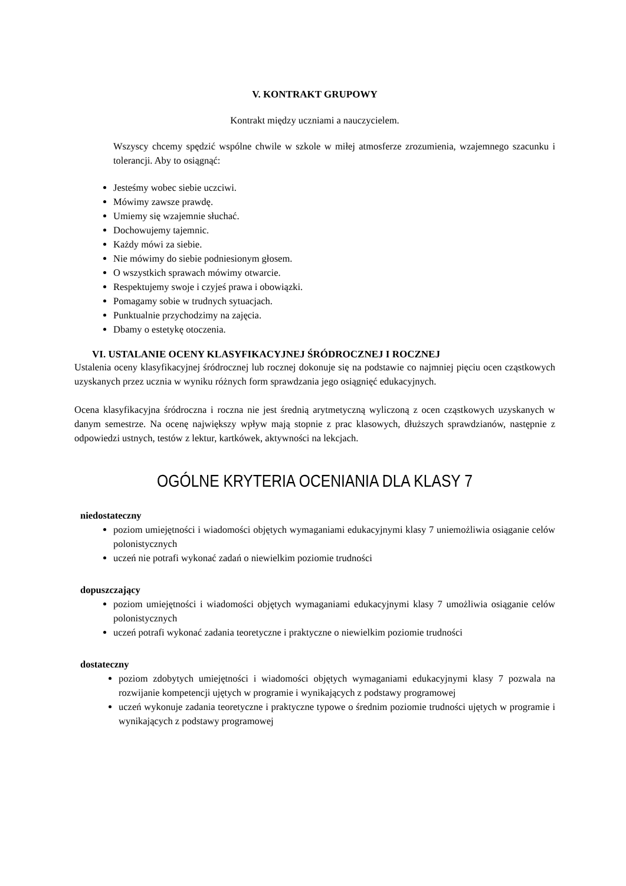V. KONTRAKT GRUPOWY
Kontrakt między uczniami a nauczycielem.
Wszyscy chcemy spędzić wspólne chwile w szkole w miłej atmosferze zrozumienia, wzajemnego szacunku i tolerancji. Aby to osiągnąć:
Jesteśmy wobec siebie uczciwi.
Mówimy zawsze prawdę.
Umiemy się wzajemnie słuchać.
Dochowujemy tajemnic.
Każdy mówi za siebie.
Nie mówimy do siebie podniesionym głosem.
O wszystkich sprawach mówimy otwarcie.
Respektujemy swoje i czyjeś prawa i obowiązki.
Pomagamy sobie w trudnych sytuacjach.
Punktualnie przychodzimy na zajęcia.
Dbamy o estetykę otoczenia.
VI. USTALANIE OCENY KLASYFIKACYJNEJ ŚRÓDROCZNEJ I ROCZNEJ
Ustalenia oceny klasyfikacyjnej śródrocznej lub rocznej dokonuje się na podstawie co najmniej pięciu ocen cząstkowych uzyskanych przez ucznia w wyniku różnych form sprawdzania jego osiągnięć edukacyjnych.
Ocena klasyfikacyjna śródroczna i roczna nie jest średnią arytmetyczną wyliczoną z ocen cząstkowych uzyskanych w danym semestrze. Na ocenę największy wpływ mają stopnie z prac klasowych, dłuższych sprawdzianów, następnie z odpowiedzi ustnych, testów z lektur, kartkówek, aktywności na lekcjach.
OGÓLNE KRYTERIA OCENIANIA DLA KLASY 7
niedostateczny
poziom umiejętności i wiadomości objętych wymaganiami edukacyjnymi klasy 7 uniemożliwia osiąganie celów polonistycznych
uczeń nie potrafi wykonać zadań o niewielkim poziomie trudności
dopuszczający
poziom umiejętności i wiadomości objętych wymaganiami edukacyjnymi klasy 7 umożliwia osiąganie celów polonistycznych
uczeń potrafi wykonać zadania teoretyczne i praktyczne o niewielkim poziomie trudności
dostateczny
poziom zdobytych umiejętności i wiadomości objętych wymaganiami edukacyjnymi klasy 7 pozwala na rozwijanie kompetencji ujętych w programie i wynikających z podstawy programowej
uczeń wykonuje zadania teoretyczne i praktyczne typowe o średnim poziomie trudności ujętych w programie i wynikających z podstawy programowej